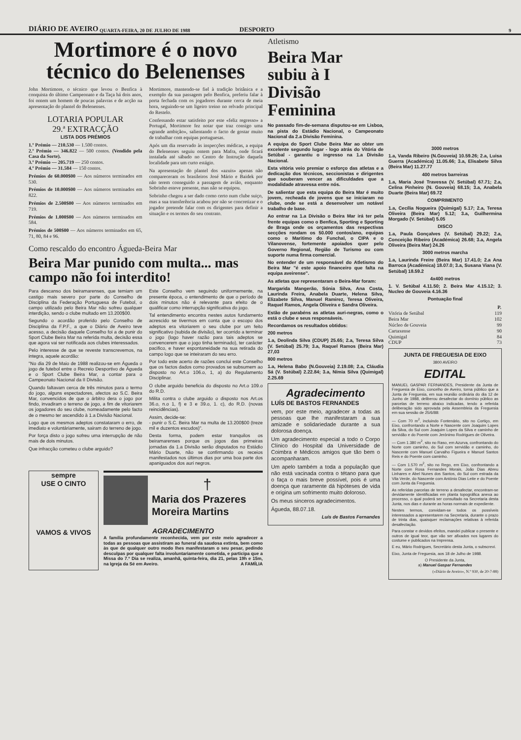DIÁRIO DE AVEIRO QUARTA-FEIRA, 20 DE JULHO DE 1988 DESPORTO 9
Mortimore é o novo técnico do Belenenses
John Mortimore, o técnico que levou o Benfica à conquista do último Campeonato e da Taça há dois anos, foi ontem um homem de poucas palavras e de acção na apresentação do plantel do Belenenses.
LOTARIA POPULAR
29.ª EXTRACÇÃO
LISTA DOS PRÉMIOS
1.º Prémio — 210.530 — 1.500 contos.
2.º Prémio — 346.822 — 500 contos. (Vendido pela Casa da Sorte).
3.º Prémio — 205.719 — 250 contos.
4.º Prémio — 31.584 — 150 contos.
Prémios de 60.000$00 — Aos números terminados em 530.
Prémios de 10.000$00 — Aos números terminados em 822.
Prémios de 2.500$00 — Aos números terminados em 719.
Prémios de 1.000$00 — Aos números terminados em 584.
Prémios de 500$00 — Aos números terminados em 65, 71, 80, 84 e 96.
Mortimore, mantendo-se fiel à tradição britânica e a exemplo da sua passagem pelo Benfica, preferiu falar à porta fechada com os jogadores durante cerca de meia hora, seguindo-se um ligeiro treino no relvado principal do Restelo.
Confessando estar satisfeito por este «feliz regresso» a Portugal, Mortimore fez notar que traz consigo uma «grande ambição», salientando o facto de gostar muito de trabalhar com equipas portuguesas.
Após um dia reservado às inspecções médicas, a equipa do Belenenses seguiu ontem para Mafra, onde ficará instalada até sábado no Centro de Instrução daquela localidade para um curto estágio.
Na apresentação do plantel dos «azuis» apenas não compareceram os brasileiros José Mário e Baidek por não terem conseguido a passagem de avião, enquanto Sobrinho esteve presente, mas não se equipou.
Sobrinho chegou a ser dado como certo num clube suiço, mas a sua transferência acabou por não se concretizar e o jogador pretende falar com os dirigentes para definir a situação e os termos do seu contrato.
Como rescaldo do encontro Águeda-Beira Mar
Beira Mar punido com multa... mas campo não foi interdito!
Para descanso dos beiramarenses, que temiam um castigo mais severo por parte do Conselho de Disciplina da Federação Portuguesa de Futebol, o campo utilizado pelo Beira Mar não sofreu qualquer interdição, sendo o clube multado em 13.200$00.
Segundo o acordão proferido pelo Conselho de Disciplina da F.P.F., a que o Diário de Aveiro teve acesso, a decisão daquele Conselho foi a de punir do Sport Clube Beira Mar na referida multa, decisão essa que agora vai ser notificada aos clubes interessados.
Pelo interesse de que se reveste transcrevemos, na integra, aquele acordão:
"No dia 29 de Maio de 1988 realizou-se em Águeda o jogo de futebol entre o Recreio Desportivo de Águeda e o Sport Clube Beira Mar, a contar para o Campeonato Nacional da II Divisão.
Quando faltavam cerca de três minutos para o termo do jogo, alguns espectadores, afectos ao S.C. Beira Mar, convencidos de que o árbitro dera o jogo por findo, invadiram o terreno de jogo, a fim de vitoriarem os jogadores do seu clube, nomeadamente pelo facto de o mesmo ter ascendido à 1.a Divisão Nacional.
Logo que os mesmos adeptos constataram o erro, de imediato e voluntáriamente, sairam do terreno de jogo.
Por força disto o jogo sofreu uma interrupção de não mais de dois minutos.
Que infracção cometeu o clube arguido?
Este Conselho vem seguindo uniformemente, na presente época, o entendimento de que o período de dois minutos não é relevante para efeito de o qualificar como interrupção significativa do jogo.
Tal entendimento encontra nestes autos fundamento acrescido se tivermos em conta que o escopo dos adeptos era vitoriarem o seu clube por um feito significativo (subida de divisão), ter ocorrido a terminar o jogo (logo haver razão para tais adeptos se convencerem que o jogo tinha terminado), ter carácter pacifico, e haver espontaneidade na sua retirada do campo logo que se inteiraram do seu erro.
Por todo este acerto de razões conclui este Conselho que os factos dados como provados se subsumem ao disposto no Art.o 106.o, 1, a) do Regulamento Disciplinar.
O clube arguido beneficia do disposto no Art.o 109.o do R.D.
Milita contra o clube arguido o disposto nos Art.os 36.o, n.o 1, f) e 3 e 39.o, 1. c), do R.D. (novas reincidências).
Assim, decide-se:
- punir o S.C. Beira Mar na multa de 13.200$00 (treze mil e duzentos escudos)".
Desta forma, podem estar tranquilos os beiramarenses porque os jogos das primeiras jornadas da 1.a Divisão serão disputados no Estádio Mário Duarte, não se confirmando os receios manifestados nos últimos dias por uma boa parte dos apaniguados dos auri negros.
sempre
USE O CINTO
VAMOS & VIVOS
†
Maria dos Prazeres Moreira Martins
AGRADECIMENTO
A família profundamente reconhecida, vem por este meio agradecer a todas as pessoas que assistiram ao funeral da saudosa extinta, bem como às que de qualquer outro modo lhes manifestaram o seu pesar, pedindo desculpas por qualquer falta involuntariamente cometida, e participa que a Missa do 7.º Dia se realiza, amanhã, quinta-feira, dia 21, pelas 19h e 15m, na Igreja da Sé em Aveiro. A FAMÍLIA
Atletismo
Beira Mar subiu à I Divisão Feminina
No passado fim-de-semana disputou-se em Lisboa, na pista do Estádio Nacional, o Campeonato Nacional da 2.a Divisão Feminina.
A equipa do Sport Clube Beira Mar ao obter um excelente segundo lugar - logo atrás do Vitória de Setúbal - garantiu o ingresso na 1.a Divisão Nacional.
Esta vitória veio premiar o esforço das atletas e a dedicação dos técnicos, seccionistas e dirigentes que souberam vencer as dificuldades que a modalidade atravessa entre nós.
De salientar que esta equipa do Beira Mar é muito jovem, recheada de jovens que se iniciaram no clube, onde se está a desenvolver um notável trabalho de base.
Ao entrar na 1.a Divisão o Beira Mar irá ter pela frente equipas como o Benfica, Sporting e Sporting de Braga onde os orçamentos das respectivas secções rondam os 50.000 contos/ano, equipas como o Maritimo do Funchal, o CIPA e o Vilanovense, fortemente apoiados quer pelo Governo Regional, Região de Turismo ou com suporte numa firma comercial.
No entender de um responsável do Atletismo do Beira Mar "é este apoio financeiro que falta na equipa aveirense".
As atletas que representaram o Beira-Mar foram:
Margarida Mangerão, Sónia Silva, Ana Costa, Laurinda Freira, Anabela Duarte, Helena Silva, Elizabete Silva, Manuel Ramirez, Teresa Oliveira, Raquel Ramos, Angela Oliveira e Sandra Oliveira.
Estão de parabéns as atletas auri-negras, como o está o clube e seus responsáveis.
Recordamos os resultados obtidos:
200 metros
1.a, Deolinda Silva (CDUP) 25.65; 2.a, Teresa Silva (V. Setúbal) 25.79; 3.a, Raquel Ramos (Beira Mar) 27,03
800 metros
1.a, Helena Babo (N.Gouveia) 2.19.08; 2.a, Cláudia Sá (V. Sstúbal) 2.22.84; 3.a, Nímia Silva (Quimigal) 2.25.69
Agradecimento
LUÍS DE BASTOS FERNANDES
vem, por este meio, agradecer a todas as pessoas que lhe manifestaram a sua amizade e solidariedade durante a sua dolorosa doença.
Um agradecimento especial a todo o Corpo Clínico do Hospital da Universidade de Coimbra e Médicos amigos que tão bem o acompanharam.
Um apelo também a toda a população que não está vacinada contra o tétano para que o faça o mais breve possível, pois é uma doença que raramente dá hipóteses de vida e origina um sofrimento muito doloroso.
Os meus sinceros agradecimentos.
Águeda, 88.07.18.
Luís de Bastos Fernandes
3000 metros
1.a, Vanda Ribeiro (N.Gouveia) 10.59.26; 2.a, Luisa Guerra (Académica) 11.05.66; 3.a, Elisabete Silva (Beira Mar) 11.27.77
400 metros barreiras
1.a, Maria José Travessa (V. Setúbal) 67.71; 2.a, Celina Pinheiro (N. Gouveia) 68.15; 3.a, Anabela Duarte (Beira Mar) 69.72
COMPRIMENTO
1.a, Cecília Nogueira (Quimigal) 5.17; 2.a, Teresa Oliveira (Beira Mar) 5.12; 3.a, Guilhermina Morgado (V. Setúbal) 5.05
DISCO
1.a, Paula Gonçalves (V. Setúbal) 29.22; 2.a, Conceição Ribeiro (Académica) 26.68; 3.a, Angela Oliveira (Beira Mar) 24.26
3000 metros marcha
1.a, Laurinda Freire (Beira Mar) 17.41.0; 2.a Ana Barroca (Académica) 18.07.0; 3.a, Susana Viana (V. Setúbal) 18.59.2
4x400 metros
1. V. Setúbal 4.11.50; 2. Beira Mar 4.15.12; 3. Nucleo de Gouveia 4.16.36
Pontuação final
| | P. |
| --- | --- |
| Vitória de Setúbal | 119 |
| Beira Mar | 102 |
| Núcleo de Gouveia | 99 |
| Cartaxense | 90 |
| Quimigal | 84 |
| CDUP | 73 |
JUNTA DE FREGUESIA DE EIXO
3800 AVEIRO
EDITAL
MANUEL GASPAR FERNANDES, Presidente da Junta de Freguesia de Eixo, concelho de Aveiro, torna público que a Junta de Freguesia, em sua reunião ordinária do dia 12 de Junho de 1988, deliberou desafectar do domínio público as parcelas de terreno abaixo indicadas, tendo a referida deliberação sido aprovada pela Assembleia da Freguesia em sua sessão de 25/6/88:
— Com 70 m<sup>2</sup>, incluindo Fontenário, sito no Cortiço, em Eixo, confrontando a Norte e Nascente com Joaquim Lopes da Silva, do Sul com Joaquim Lopes da Silva e caminho de servidão e do Poente com Jerónimo Rodrigues de Oliveira.
— Com 1.380 m<sup>2</sup>, sito no Raso, em Azurva, confrontando do Norte com caminho, do Sul com servidão e caminho, do Nascente com Manuel Carvalho Figueira e Manuel Santos Reis e do Poente com caminho.
— Com 1.570 m<sup>2</sup>, sito no Rego, em Eixo, confrontando a Norte com Rosa Fernandes Morais, João Dias Abreu Linhares e Abel Nunes dos Santos, do Sul com estrada da Vila Verde, do Nascente com António Dias Leite e do Poente com Junta da Freguesia.
As referidas parcelas de terreno a desafectar, encontram-se devidamente identificadas em planta topográfica anexa ao processo, o qual poderá ser consultado na Secretaria desta Junta, nos dias e durante as horas normais de expediente.
Nestes termos, convidam-se todos os possíveis interessados a apresentarem na Secretaria, durante o prazo de trinta dias, quaisquer reclamações relativas à referida desafectação.
Para constar e devidos efeitos, mandei publicar o presente e outros de igual teor, que vão ser afixados nos lugares do costume e publicados na Imprensa.
E eu, Mário Rodrigues, Secretário desta Junta, o subscrevi.
Eixo, Junta de Freguesia, aos 18 de Julho de 1988.
O Presidente da Junta,
a) Manuel Gaspar Fernandes
(«Diário de Aveiro», N.º 930, de 20-7-88)